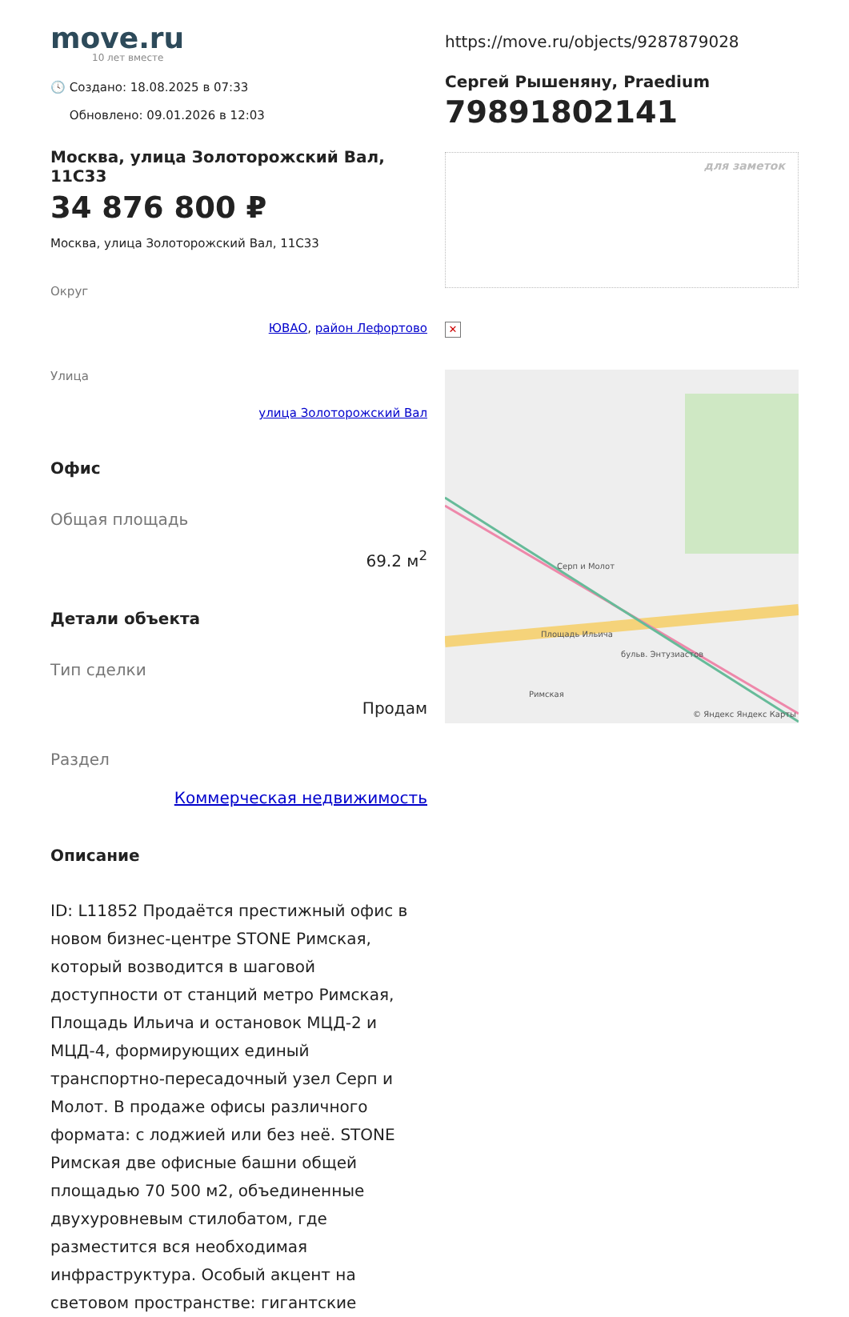move.ru
10 лет вместе
🕓 Создано: 18.08.2025 в 07:33
Обновлено: 09.01.2026 в 12:03
Москва, улица Золоторожский Вал, 11С33
34 876 800 ₽
Москва, улица Золоторожский Вал, 11С33
Округ
ЮВАО, район Лефортово
Улица
улица Золоторожский Вал
Офис
Общая площадь
69.2 м<sup>2</sup>
Детали объекта
Тип сделки
Продам
Раздел
Коммерческая недвижимость
Описание
ID: L11852 Продаётся престижный офис в новом бизнес-центре STONE Римская, который возводится в шаговой доступности от станций метро Римская, Площадь Ильича и остановок МЦД-2 и МЦД-4, формирующих единый транспортно-пересадочный узел Серп и Молот. В продаже офисы различного формата: с лоджией или без неё. STONE Римская две офисные башни общей площадью 70 500 м2, объединенные двухуровневым стилобатом, где разместится вся необходимая инфраструктура. Особый акцент на световом пространстве: гигантские
https://move.ru/objects/9287879028
Сергей Рышеняну, Praedium
79891802141
для заметок
✕
Серп и Молот
Площадь Ильича
бульв. Энтузиастов
Римская
© Яндекс Яндекс Карты